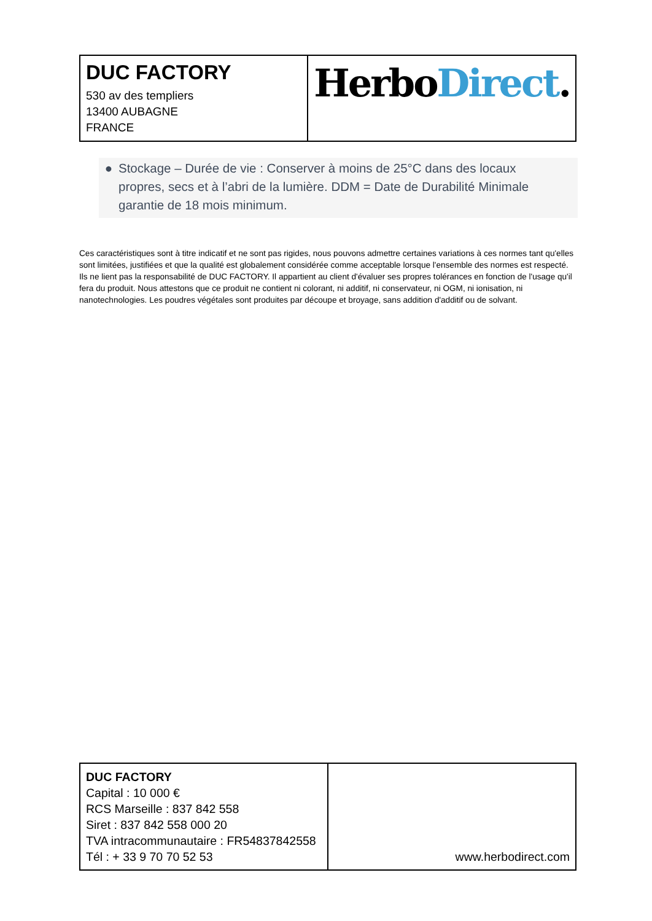| DUC FACTORY 530 av des templiers 13400 AUBAGNE FRANCE | Herbo Direct . |
● Stockage – Durée de vie : Conserver à moins de 25°C dans des locaux propres, secs et à l’abri de la lumière. DDM = Date de Durabilité Minimale garantie de 18 mois minimum.
Ces caractéristiques sont à titre indicatif et ne sont pas rigides, nous pouvons admettre certaines variations à ces normes tant qu'elles sont limitées, justifiées et que la qualité est globalement considérée comme acceptable lorsque l'ensemble des normes est respecté. Ils ne lient pas la responsabilité de DUC FACTORY. Il appartient au client d'évaluer ses propres tolérances en fonction de l'usage qu'il fera du produit. Nous attestons que ce produit ne contient ni colorant, ni additif, ni conservateur, ni OGM, ni ionisation, ni nanotechnologies. Les poudres végétales sont produites par découpe et broyage, sans addition d'additif ou de solvant.
| DUC FACTORY Capital : 10 000 € RCS Marseille : 837 842 558 Siret : 837 842 558 000 20 TVA intracommunautaire : FR54837842558 Tél : + 33 9 70 70 52 53 | www.herbodirect.com |